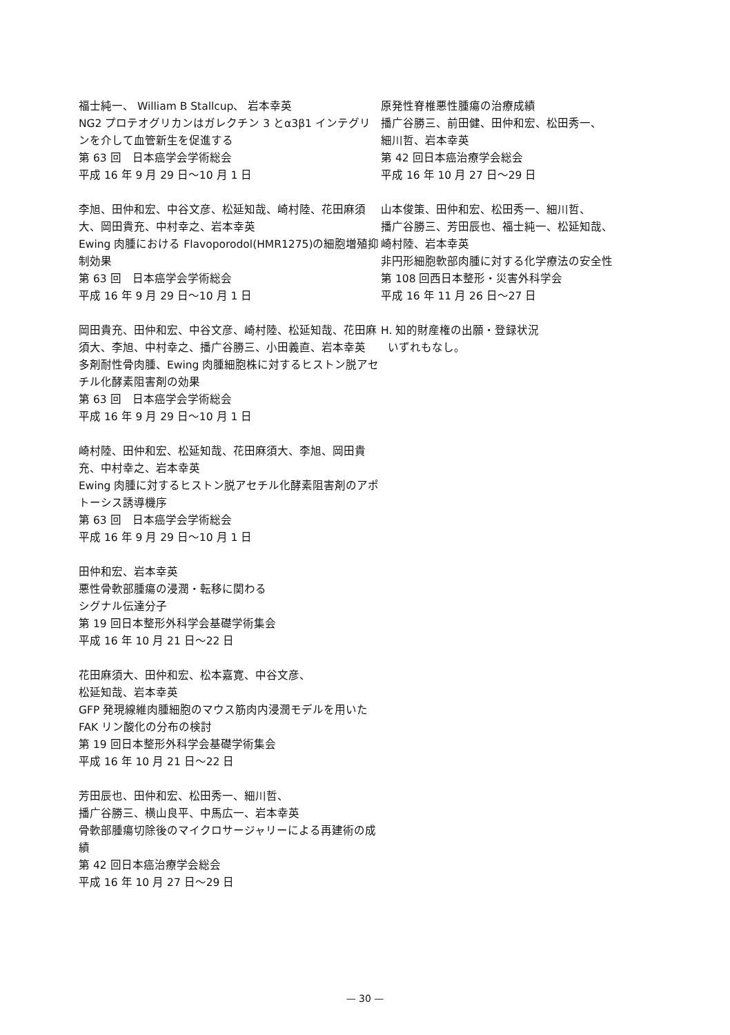福士純一、 William B Stallcup、 岩本幸英
NG2 プロテオグリカンはガレクチン 3 とα3β1 インテグリンを介して血管新生を促進する
第 63 回　日本癌学会学術総会
平成 16 年 9 月 29 日～10 月 1 日
李旭、田仲和宏、中谷文彦、松延知哉、崎村陸、花田麻須大、岡田貴充、中村幸之、岩本幸英
Ewing 肉腫における Flavoporodol(HMR1275)の細胞増殖抑制効果
第 63 回　日本癌学会学術総会
平成 16 年 9 月 29 日～10 月 1 日
岡田貴充、田仲和宏、中谷文彦、崎村陸、松延知哉、花田麻須大、李旭、中村幸之、播广谷勝三、小田義直、岩本幸英
多剤耐性骨肉腫、Ewing 肉腫細胞株に対するヒストン脱アセチル化酵素阻害剤の効果
第 63 回　日本癌学会学術総会
平成 16 年 9 月 29 日～10 月 1 日
崎村陸、田仲和宏、松延知哉、花田麻須大、李旭、岡田貴充、中村幸之、岩本幸英
Ewing 肉腫に対するヒストン脱アセチル化酵素阻害剤のアポトーシス誘導機序
第 63 回　日本癌学会学術総会
平成 16 年 9 月 29 日～10 月 1 日
田仲和宏、岩本幸英
悪性骨軟部腫瘍の浸潤・転移に関わる
シグナル伝達分子
第 19 回日本整形外科学会基礎学術集会
平成 16 年 10 月 21 日～22 日
花田麻須大、田仲和宏、松本嘉寛、中谷文彦、
松延知哉、岩本幸英
GFP 発現線維肉腫細胞のマウス筋肉内浸潤モデルを用いた FAK リン酸化の分布の検討
第 19 回日本整形外科学会基礎学術集会
平成 16 年 10 月 21 日～22 日
芳田辰也、田仲和宏、松田秀一、細川哲、
播广谷勝三、横山良平、中馬広一、岩本幸英
骨軟部腫瘍切除後のマイクロサージャリーによる再建術の成績
第 42 回日本癌治療学会総会
平成 16 年 10 月 27 日～29 日
原発性脊椎悪性腫瘍の治療成績
播广谷勝三、前田健、田仲和宏、松田秀一、
細川哲、岩本幸英
第 42 回日本癌治療学会総会
平成 16 年 10 月 27 日～29 日
山本俊策、田仲和宏、松田秀一、細川哲、
播广谷勝三、芳田辰也、福士純一、松延知哉、
崎村陸、岩本幸英
非円形細胞軟部肉腫に対する化学療法の安全性
第 108 回西日本整形・災害外科学会
平成 16 年 11 月 26 日～27 日
H. 知的財産権の出願・登録状況
いずれもなし。
— 30 —